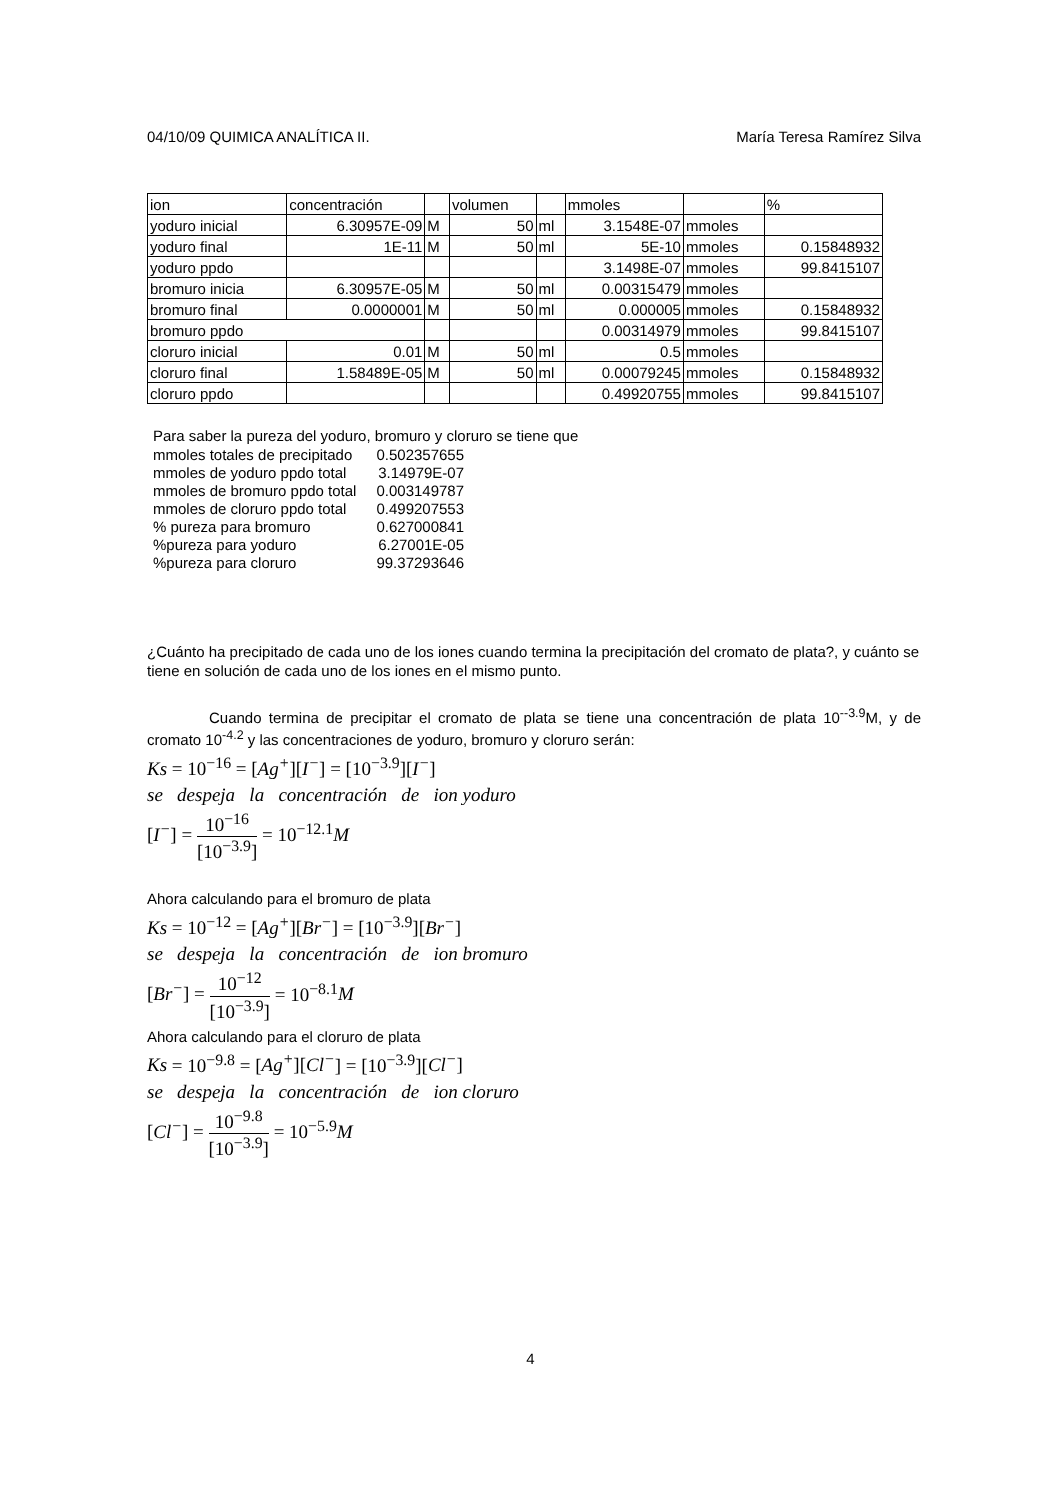04/10/09 QUIMICA ANALÍTICA II. María Teresa Ramírez Silva
| ion | concentración | | volumen | | mmoles | | % |
| yoduro inicial | 6.30957E-09 | M | 50 | ml | 3.1548E-07 | mmoles | |
| yoduro final | 1E-11 | M | 50 | ml | 5E-10 | mmoles | 0.15848932 |
| yoduro ppdo | | | | | 3.1498E-07 | mmoles | 99.8415107 |
| bromuro inicia | 6.30957E-05 | M | 50 | ml | 0.00315479 | mmoles | |
| bromuro final | 0.0000001 | M | 50 | ml | 0.000005 | mmoles | 0.15848932 |
| bromuro ppdo | | | | | 0.00314979 | mmoles | 99.8415107 |
| cloruro inicial | 0.01 | M | 50 | ml | 0.5 | mmoles | |
| cloruro final | 1.58489E-05 | M | 50 | ml | 0.00079245 | mmoles | 0.15848932 |
| cloruro ppdo | | | | | 0.49920755 | mmoles | 99.8415107 |
Para saber la pureza del yoduro, bromuro y cloruro se tiene que
| mmoles totales de precipitado | 0.502357655 |
| mmoles de yoduro ppdo total | 3.14979E-07 |
| mmoles de bromuro ppdo total | 0.003149787 |
| mmoles de cloruro ppdo total | 0.499207553 |
| % pureza para bromuro | 0.627000841 |
| %pureza para yoduro | 6.27001E-05 |
| %pureza para cloruro | 99.37293646 |
¿Cuánto ha precipitado de cada uno de los iones cuando termina la precipitación del cromato de plata?, y cuánto se tiene en solución de cada uno de los iones en el mismo punto.
Cuando termina de precipitar el cromato de plata se tiene una concentración de plata 10<sup>--3.9</sup>M, y de cromato 10<sup>-4.2</sup> y las concentraciones de yoduro, bromuro y cloruro serán:
Ks = 10<sup>−16</sup> = [Ag<sup>+</sup>][I<sup>−</sup>] = [10<sup>−3.9</sup>][I<sup>−</sup>]
se despeja la concentración de ion yoduro
[I<sup>−</sup>] =
10<sup>−16</sup>
[10<sup>−3.9</sup>]
= 10<sup>−12.1</sup> M
Ahora calculando para el bromuro de plata
Ks = 10<sup>−12</sup> = [Ag<sup>+</sup>][Br<sup>−</sup>] = [10<sup>−3.9</sup>][Br<sup>−</sup>]
se despeja la concentración de ion bromuro
[Br<sup>−</sup>] =
10<sup>−12</sup>
[10<sup>−3.9</sup>]
= 10<sup>−8.1</sup> M
Ahora calculando para el cloruro de plata
Ks = 10<sup>−9.8</sup> = [Ag<sup>+</sup>][Cl<sup>−</sup>] = [10<sup>−3.9</sup>][Cl<sup>−</sup>]
se despeja la concentración de ion cloruro
[Cl<sup>−</sup>] =
10<sup>−9.8</sup>
[10<sup>−3.9</sup>]
= 10<sup>−5.9</sup> M
4